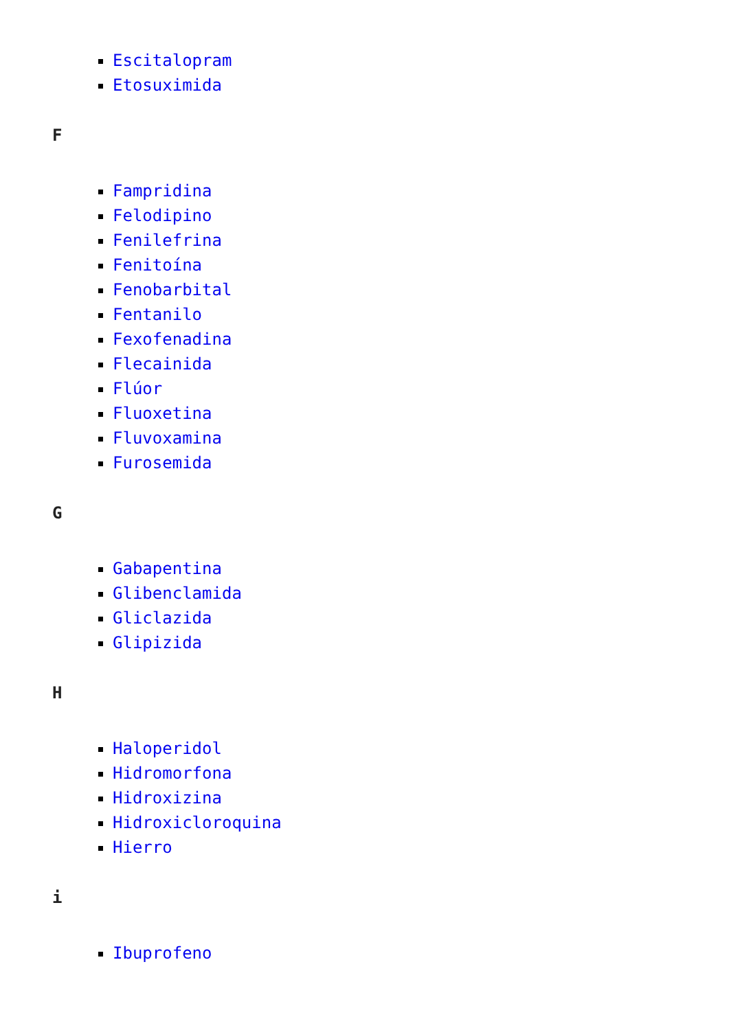Escitalopram
Etosuximida
F
Fampridina
Felodipino
Fenilefrina
Fenitoína
Fenobarbital
Fentanilo
Fexofenadina
Flecainida
Flúor
Fluoxetina
Fluvoxamina
Furosemida
G
Gabapentina
Glibenclamida
Gliclazida
Glipizida
H
Haloperidol
Hidromorfona
Hidroxizina
Hidroxicloroquina
Hierro
i
Ibuprofeno